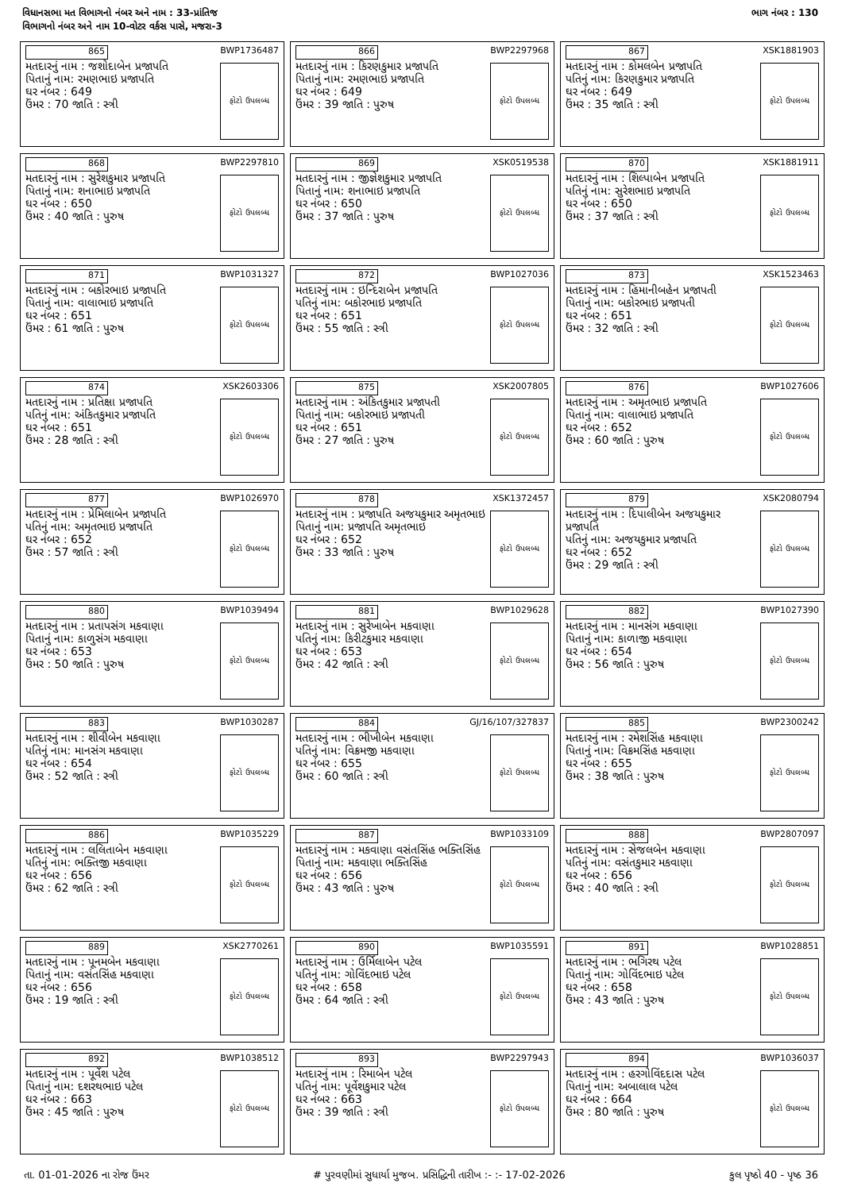વિધાનસભા મત વિભાગનો નંબર અને નામ : 33-પ્રાંતિજ
વિભાગનો નંબર અને નામ 10-વોટર વર્કસ પાસે, મજરા-3
ભાગ નંબર : 130
865 BWP1736487
મતદારનું નામ : જશોદાબેન પ્રજાપતિ
પિતાનું નામ: રમણભાઇ પ્રજાપતિ
ઘર નંબર : 649
ઉંમર : 70 જાતિ : સ્ત્રી
ફોટો ઉપલબ્ધ
866 BWP2297968
મતદારનું નામ : કિરણકુમાર પ્રજાપતિ
પિતાનું નામ: રમણભાઇ પ્રજાપતિ
ઘર નંબર : 649
ઉંમર : 39 જાતિ : પુરુષ
ફોટો ઉપલબ્ધ
867 XSK1881903
મતદારનું નામ : કોમલબેન પ્રજાપતિ
પતિનું નામ: કિરણકુમાર પ્રજાપતિ
ઘર નંબર : 649
ઉંમર : 35 જાતિ : સ્ત્રી
ફોટો ઉપલબ્ધ
868 BWP2297810
મતદારનું નામ : સુરેશકુમાર પ્રજાપતિ
પિતાનું નામ: શનાભાઇ પ્રજાપતિ
ઘર નંબર : 650
ઉંમર : 40 જાતિ : પુરુષ
ફોટો ઉપલબ્ધ
869 XSK0519538
મતદારનું નામ : જીજ્ઞેશકુમાર પ્રજાપતિ
પિતાનું નામ: શનાભાઇ પ્રજાપતિ
ઘર નંબર : 650
ઉંમર : 37 જાતિ : પુરુષ
ફોટો ઉપલબ્ધ
870 XSK1881911
મતદારનું નામ : શિલ્પાબેન પ્રજાપતિ
પતિનું નામ: સુરેશભાઇ પ્રજાપતિ
ઘર નંબર : 650
ઉંમર : 37 જાતિ : સ્ત્રી
ફોટો ઉપલબ્ધ
871 BWP1031327
મતદારનું નામ : બકોરભાઇ પ્રજાપતિ
પિતાનું નામ: વાલાભાઇ પ્રજાપતિ
ઘર નંબર : 651
ઉંમર : 61 જાતિ : પુરુષ
ફોટો ઉપલબ્ધ
872 BWP1027036
મતદારનું નામ : ઇન્દિરાબેન પ્રજાપતિ
પતિનું નામ: બકોરભાઇ પ્રજાપતિ
ઘર નંબર : 651
ઉંમર : 55 જાતિ : સ્ત્રી
ફોટો ઉપલબ્ધ
873 XSK1523463
મતદારનું નામ : હિમાનીબહેન પ્રજાપતી
પિતાનું નામ: બકોરભાઇ પ્રજાપતી
ઘર નંબર : 651
ઉંમર : 32 જાતિ : સ્ત્રી
ફોટો ઉપલબ્ધ
874 XSK2603306
મતદારનું નામ : પ્રતિક્ષા પ્રજાપતિ
પતિનું નામ: અંકિતકુમાર પ્રજાપતિ
ઘર નંબર : 651
ઉંમર : 28 જાતિ : સ્ત્રી
ફોટો ઉપલબ્ધ
875 XSK2007805
મતદારનું નામ : અંકિતકુમાર પ્રજાપતી
પિતાનું નામ: બકોરભાઇ પ્રજાપતી
ઘર નંબર : 651
ઉંમર : 27 જાતિ : પુરુષ
ફોટો ઉપલબ્ધ
876 BWP1027606
મતદારનું નામ : અમૃતભાઇ પ્રજાપતિ
પિતાનું નામ: વાલાભાઇ પ્રજાપતિ
ઘર નંબર : 652
ઉંમર : 60 જાતિ : પુરુષ
ફોટો ઉપલબ્ધ
877 BWP1026970
મતદારનું નામ : પ્રેમિલાબેન પ્રજાપતિ
પતિનું નામ: અમૃતભાઇ પ્રજાપતિ
ઘર નંબર : 652
ઉંમર : 57 જાતિ : સ્ત્રી
ફોટો ઉપલબ્ધ
878 XSK1372457
મતદારનું નામ : પ્રજાપતિ અજયકુમાર અમૃતભાઇ
પિતાનું નામ: પ્રજાપતિ અમૃતભાઇ
ઘર નંબર : 652
ઉંમર : 33 જાતિ : પુરુષ
ફોટો ઉપલબ્ધ
879 XSK2080794
મતદારનું નામ : દિપાલીબેન અજયકુમાર પ્રજાપતિ
પતિનું નામ: અજયકુમાર પ્રજાપતિ
ઘર નંબર : 652
ઉંમર : 29 જાતિ : સ્ત્રી
ફોટો ઉપલબ્ધ
880 BWP1039494
મતદારનું નામ : પ્રતાપસંગ મકવાણા
પિતાનું નામ: કાળુસંગ મકવાણા
ઘર નંબર : 653
ઉંમર : 50 જાતિ : પુરુષ
ફોટો ઉપલબ્ધ
881 BWP1029628
મતદારનું નામ : સુરેખાબેન મકવાણા
પતિનું નામ: કિરીટકુમાર મકવાણા
ઘર નંબર : 653
ઉંમર : 42 જાતિ : સ્ત્રી
ફોટો ઉપલબ્ધ
882 BWP1027390
મતદારનું નામ : માનસંગ મકવાણા
પિતાનું નામ: કાળાજી મકવાણા
ઘર નંબર : 654
ઉંમર : 56 જાતિ : પુરુષ
ફોટો ઉપલબ્ધ
883 BWP1030287
મતદારનું નામ : શીવીબેન મકવાણા
પતિનું નામ: માનસંગ મકવાણા
ઘર નંબર : 654
ઉંમર : 52 જાતિ : સ્ત્રી
ફોટો ઉપલબ્ધ
884 GJ/16/107/327837
મતદારનું નામ : ભીખીબેન મકવાણા
પતિનું નામ: વિક્રમજી મકવાણા
ઘર નંબર : 655
ઉંમર : 60 જાતિ : સ્ત્રી
ફોટો ઉપલબ્ધ
885 BWP2300242
મતદારનું નામ : રમેશસિંહ મકવાણા
પિતાનું નામ: વિક્રમસિંહ મકવાણા
ઘર નંબર : 655
ઉંમર : 38 જાતિ : પુરુષ
ફોટો ઉપલબ્ધ
886 BWP1035229
મતદારનું નામ : લલિતાબેન મકવાણા
પતિનું નામ: ભક્તિજી મકવાણા
ઘર નંબર : 656
ઉંમર : 62 જાતિ : સ્ત્રી
ફોટો ઉપલબ્ધ
887 BWP1033109
મતદારનું નામ : મકવાણા વસંતસિંહ ભક્તિસિંહ
પિતાનું નામ: મકવાણા ભક્તિસિંહ
ઘર નંબર : 656
ઉંમર : 43 જાતિ : પુરુષ
ફોટો ઉપલબ્ધ
888 BWP2807097
મતદારનું નામ : સેજલબેન મકવાણા
પતિનું નામ: વસંતકુમાર મકવાણા
ઘર નંબર : 656
ઉંમર : 40 જાતિ : સ્ત્રી
ફોટો ઉપલબ્ધ
889 XSK2770261
મતદારનું નામ : પૂનમબેન મકવાણા
પિતાનું નામ: વસંતસિંહ મકવાણા
ઘર નંબર : 656
ઉંમર : 19 જાતિ : સ્ત્રી
ફોટો ઉપલબ્ધ
890 BWP1035591
મતદારનું નામ : ઉર્મિલાબેન પટેલ
પતિનું નામ: ગોવિંદભાઇ પટેલ
ઘર નંબર : 658
ઉંમર : 64 જાતિ : સ્ત્રી
ફોટો ઉપલબ્ધ
891 BWP1028851
મતદારનું નામ : ભગિરથ પટેલ
પિતાનું નામ: ગોવિંદભાઇ પટેલ
ઘર નંબર : 658
ઉંમર : 43 જાતિ : પુરુષ
ફોટો ઉપલબ્ધ
892 BWP1038512
મતદારનું નામ : પૂર્વેશ પટેલ
પિતાનું નામ: દશરથભાઇ પટેલ
ઘર નંબર : 663
ઉંમર : 45 જાતિ : પુરુષ
ફોટો ઉપલબ્ધ
893 BWP2297943
મતદારનું નામ : રિમાબેન પટેલ
પતિનું નામ: પૂર્વેશકુમાર પટેલ
ઘર નંબર : 663
ઉંમર : 39 જાતિ : સ્ત્રી
ફોટો ઉપલબ્ધ
894 BWP1036037
મતદારનું નામ : હરગોવિંદદાસ પટેલ
પિતાનું નામ: અબાલાલ પટેલ
ઘર નંબર : 664
ઉંમર : 80 જાતિ : પુરુષ
ફોટો ઉપલબ્ધ
તા. 01-01-2026 ના રોજ ઉંમર # પુરવણીમાં સુધાર્યા મુજબ. પ્રસિદ્ધિની તારીખ :- :- 17-02-2026 કુલ પૃષ્ઠો 40 - પૃષ્ઠ 36